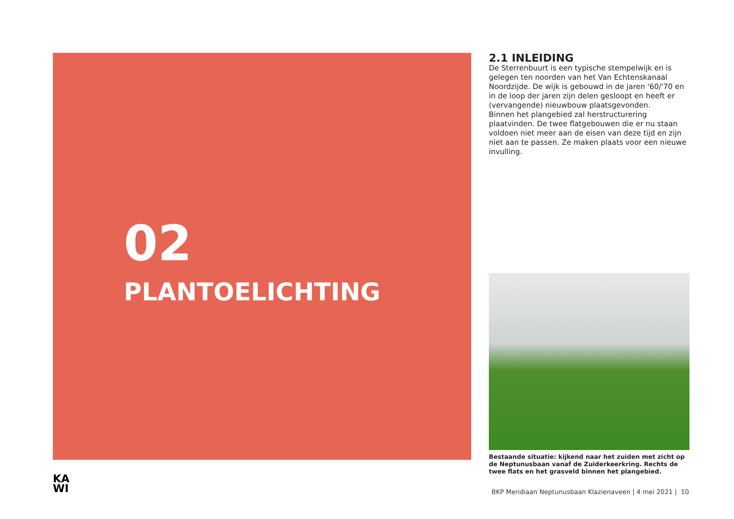02
PLANTOELICHTING
2.1 INLEIDING
De Sterrenbuurt is een typische stempelwijk en is gelegen ten noorden van het Van Echtenskanaal Noordzijde. De wijk is gebouwd in de jaren '60/'70 en in de loop der jaren zijn delen gesloopt en heeft er (vervangende) nieuwbouw plaatsgevonden.
Binnen het plangebied zal herstructurering plaatvinden. De twee flatgebouwen die er nu staan voldoen niet meer aan de eisen van deze tijd en zijn niet aan te passen. Ze maken plaats voor een nieuwe invulling.
Bestaande situatie: kijkend naar het zuiden met zicht op de Neptunusbaan vanaf de Zuiderkeerkring. Rechts de twee flats en het grasveld binnen het plangebied.
KA
WI
BKP Meridiaan Neptunusbaan Klazienaveen | 4 mei 2021 | 10